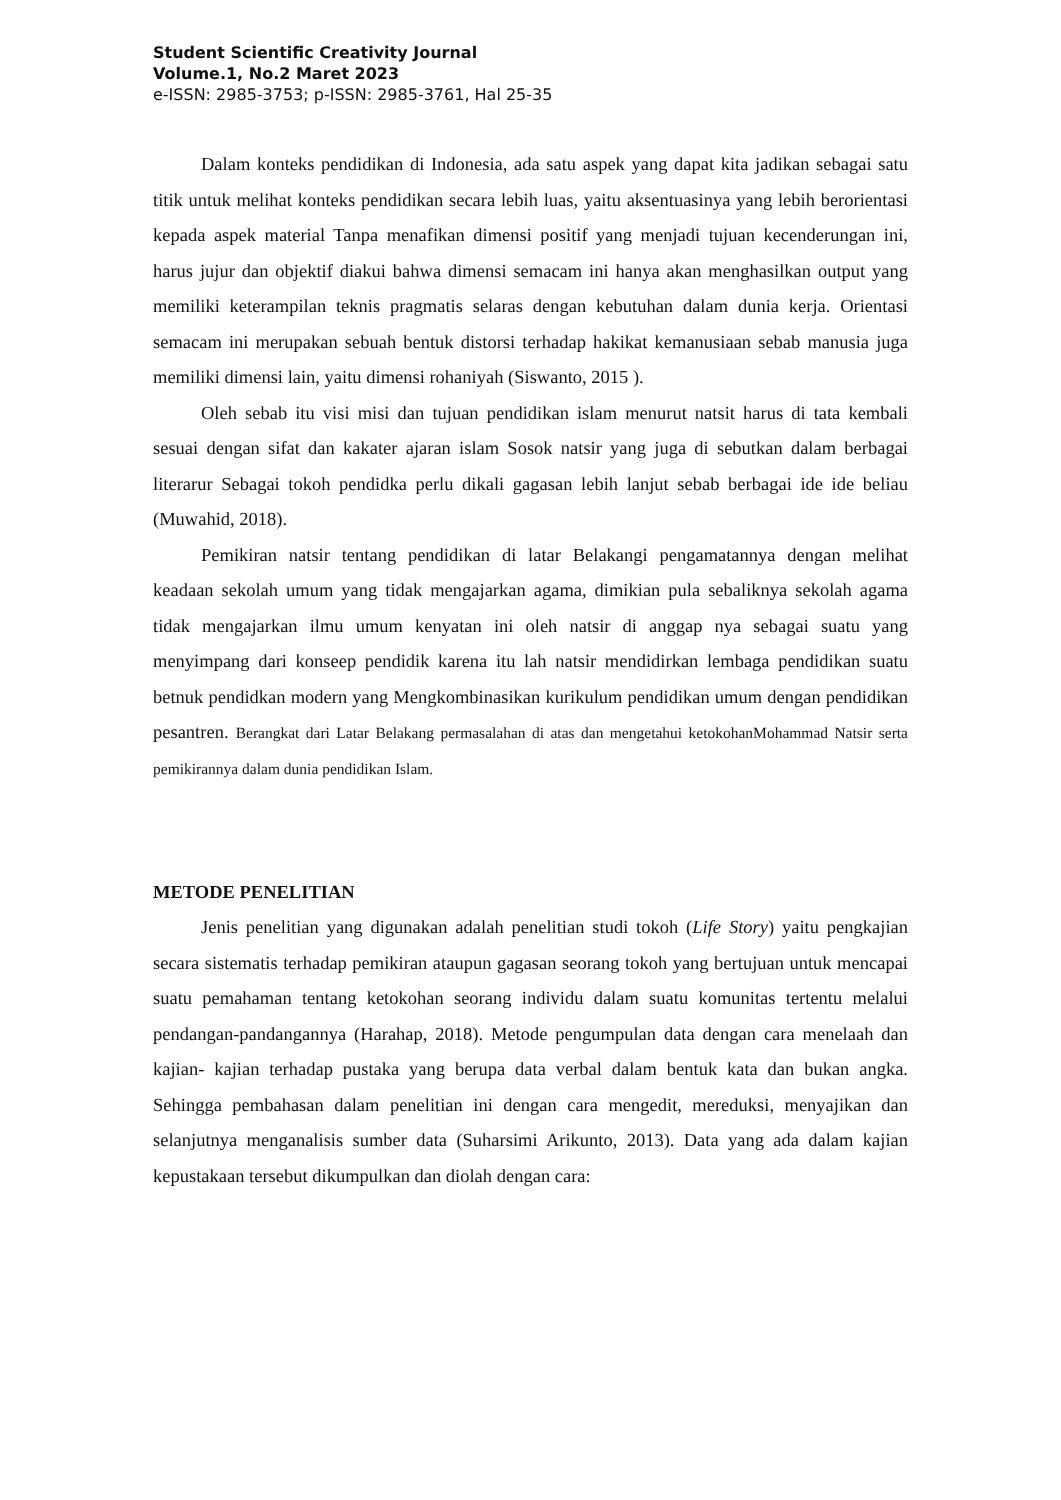Student Scientific Creativity Journal
Volume.1, No.2 Maret 2023
e-ISSN: 2985-3753; p-ISSN: 2985-3761, Hal 25-35
Dalam konteks pendidikan di Indonesia, ada satu aspek yang dapat kita jadikan sebagai satu titik untuk melihat konteks pendidikan secara lebih luas, yaitu aksentuasinya yang lebih berorientasi kepada aspek material Tanpa menafikan dimensi positif yang menjadi tujuan kecenderungan ini, harus jujur dan objektif diakui bahwa dimensi semacam ini hanya akan menghasilkan output yang memiliki keterampilan teknis pragmatis selaras dengan kebutuhan dalam dunia kerja. Orientasi semacam ini merupakan sebuah bentuk distorsi terhadap hakikat kemanusiaan sebab manusia juga memiliki dimensi lain, yaitu dimensi rohaniyah (Siswanto, 2015 ).
Oleh sebab itu visi misi dan tujuan pendidikan islam menurut natsit harus di tata kembali sesuai dengan sifat dan kakater ajaran islam Sosok natsir yang juga di sebutkan dalam berbagai literarur Sebagai tokoh pendidka perlu dikali gagasan lebih lanjut sebab berbagai ide ide beliau (Muwahid, 2018).
Pemikiran natsir tentang pendidikan di latar Belakangi pengamatannya dengan melihat keadaan sekolah umum yang tidak mengajarkan agama, dimikian pula sebaliknya sekolah agama tidak mengajarkan ilmu umum kenyatan ini oleh natsir di anggap nya sebagai suatu yang menyimpang dari konseep pendidik karena itu lah natsir mendidirkan lembaga pendidikan suatu betnuk pendidkan modern yang Mengkombinasikan kurikulum pendidikan umum dengan pendidikan pesantren. Berangkat dari Latar Belakang permasalahan di atas dan mengetahui ketokohanMohammad Natsir serta pemikirannya dalam dunia pendidikan Islam.
METODE PENELITIAN
Jenis penelitian yang digunakan adalah penelitian studi tokoh (Life Story) yaitu pengkajian secara sistematis terhadap pemikiran ataupun gagasan seorang tokoh yang bertujuan untuk mencapai suatu pemahaman tentang ketokohan seorang individu dalam suatu komunitas tertentu melalui pendangan-pandangannya (Harahap, 2018). Metode pengumpulan data dengan cara menelaah dan kajian- kajian terhadap pustaka yang berupa data verbal dalam bentuk kata dan bukan angka. Sehingga pembahasan dalam penelitian ini dengan cara mengedit, mereduksi, menyajikan dan selanjutnya menganalisis sumber data (Suharsimi Arikunto, 2013). Data yang ada dalam kajian kepustakaan tersebut dikumpulkan dan diolah dengan cara: